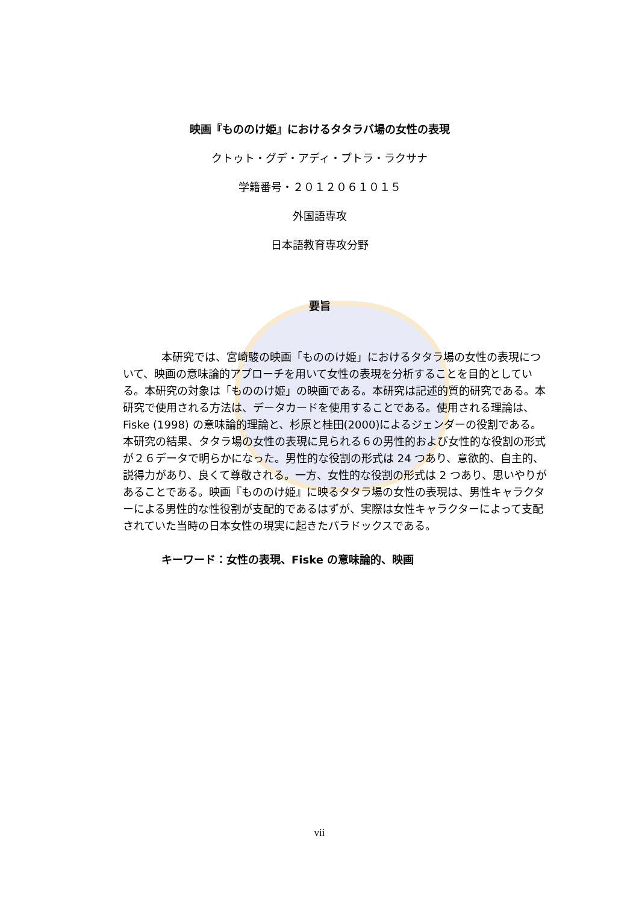映画『もののけ姫』におけるタタラバ場の女性の表現
クトゥト・グデ・アディ・プトラ・ラクサナ
学籍番号・２０１２０６１０１５
外国語専攻
日本語教育専攻分野
要旨
本研究では、宮崎駿の映画「もののけ姫」におけるタタラ場の女性の表現について、映画の意味論的アプローチを用いて女性の表現を分析することを目的としている。本研究の対象は「もののけ姫」の映画である。本研究は記述的質的研究である。本研究で使用される方法は、データカードを使用することである。使用される理論は、Fiske (1998) の意味論的理論と、杉原と桂田(2000)によるジェンダーの役割である。本研究の結果、タタラ場の女性の表現に見られる６の男性的および女性的な役割の形式が２６データで明らかになった。男性的な役割の形式は 24 つあり、意欲的、自主的、説得力があり、良くて尊敬される。一方、女性的な役割の形式は 2 つあり、思いやりがあることである。映画『もののけ姫』に映るタタラ場の女性の表現は、男性キャラクターによる男性的な性役割が支配的であるはずが、実際は女性キャラクターによって支配されていた当時の日本女性の現実に起きたパラドックスである。
キーワード：女性の表現、Fiske の意味論的、映画
vii